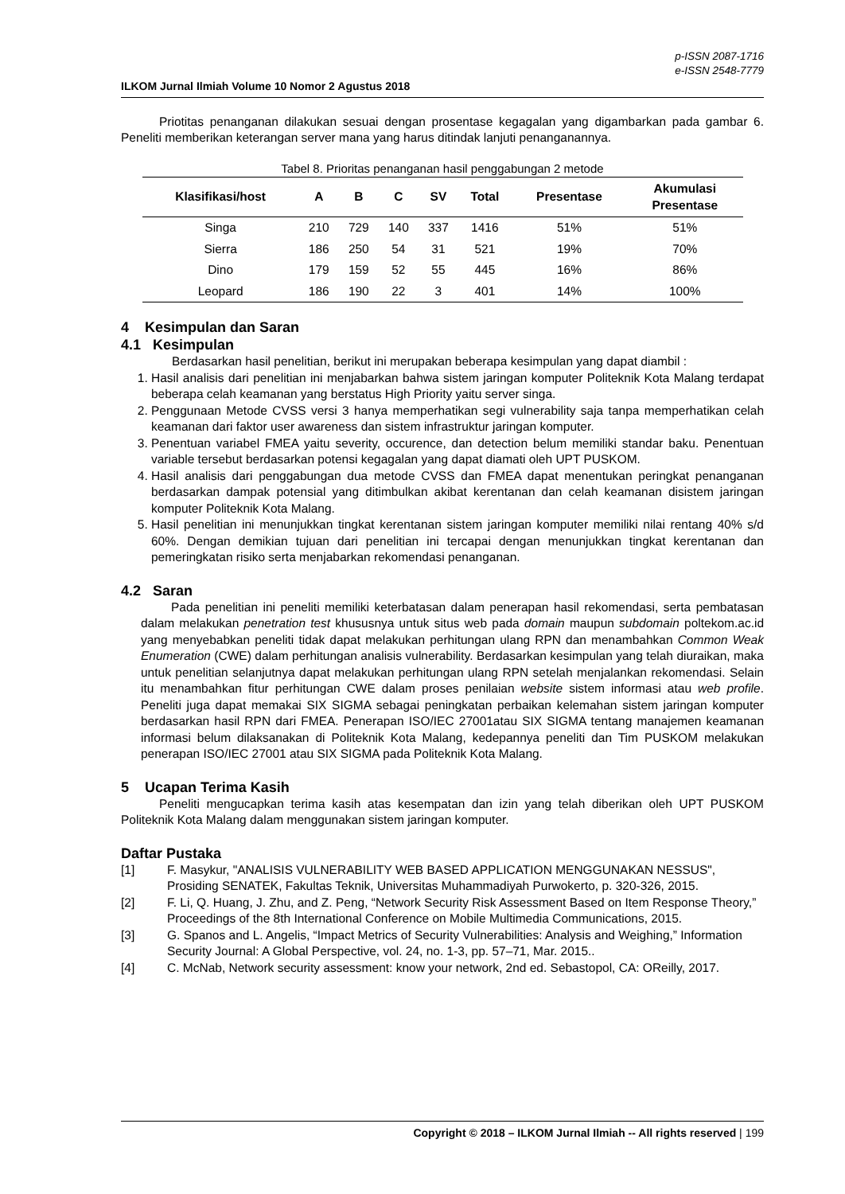p-ISSN 2087-1716
e-ISSN 2548-7779
ILKOM Jurnal Ilmiah Volume 10 Nomor 2 Agustus 2018
Priotitas penanganan dilakukan sesuai dengan prosentase kegagalan yang digambarkan pada gambar 6. Peneliti memberikan keterangan server mana yang harus ditindak lanjuti penanganannya.
Tabel 8. Prioritas penanganan hasil penggabungan 2 metode
| Klasifikasi/host | A | B | C | SV | Total | Presentase | Akumulasi Presentase |
| --- | --- | --- | --- | --- | --- | --- | --- |
| Singa | 210 | 729 | 140 | 337 | 1416 | 51% | 51% |
| Sierra | 186 | 250 | 54 | 31 | 521 | 19% | 70% |
| Dino | 179 | 159 | 52 | 55 | 445 | 16% | 86% |
| Leopard | 186 | 190 | 22 | 3 | 401 | 14% | 100% |
4 Kesimpulan dan Saran
4.1 Kesimpulan
Berdasarkan hasil penelitian, berikut ini merupakan beberapa kesimpulan yang dapat diambil :
1. Hasil analisis dari penelitian ini menjabarkan bahwa sistem jaringan komputer Politeknik Kota Malang terdapat beberapa celah keamanan yang berstatus High Priority yaitu server singa.
2. Penggunaan Metode CVSS versi 3 hanya memperhatikan segi vulnerability saja tanpa memperhatikan celah keamanan dari faktor user awareness dan sistem infrastruktur jaringan komputer.
3. Penentuan variabel FMEA yaitu severity, occurence, dan detection belum memiliki standar baku. Penentuan variable tersebut berdasarkan potensi kegagalan yang dapat diamati oleh UPT PUSKOM.
4. Hasil analisis dari penggabungan dua metode CVSS dan FMEA dapat menentukan peringkat penanganan berdasarkan dampak potensial yang ditimbulkan akibat kerentanan dan celah keamanan disistem jaringan komputer Politeknik Kota Malang.
5. Hasil penelitian ini menunjukkan tingkat kerentanan sistem jaringan komputer memiliki nilai rentang 40% s/d 60%. Dengan demikian tujuan dari penelitian ini tercapai dengan menunjukkan tingkat kerentanan dan pemeringkatan risiko serta menjabarkan rekomendasi penanganan.
4.2 Saran
Pada penelitian ini peneliti memiliki keterbatasan dalam penerapan hasil rekomendasi, serta pembatasan dalam melakukan penetration test khususnya untuk situs web pada domain maupun subdomain poltekom.ac.id yang menyebabkan peneliti tidak dapat melakukan perhitungan ulang RPN dan menambahkan Common Weak Enumeration (CWE) dalam perhitungan analisis vulnerability. Berdasarkan kesimpulan yang telah diuraikan, maka untuk penelitian selanjutnya dapat melakukan perhitungan ulang RPN setelah menjalankan rekomendasi. Selain itu menambahkan fitur perhitungan CWE dalam proses penilaian website sistem informasi atau web profile. Peneliti juga dapat memakai SIX SIGMA sebagai peningkatan perbaikan kelemahan sistem jaringan komputer berdasarkan hasil RPN dari FMEA. Penerapan ISO/IEC 27001atau SIX SIGMA tentang manajemen keamanan informasi belum dilaksanakan di Politeknik Kota Malang, kedepannya peneliti dan Tim PUSKOM melakukan penerapan ISO/IEC 27001 atau SIX SIGMA pada Politeknik Kota Malang.
5 Ucapan Terima Kasih
Peneliti mengucapkan terima kasih atas kesempatan dan izin yang telah diberikan oleh UPT PUSKOM Politeknik Kota Malang dalam menggunakan sistem jaringan komputer.
Daftar Pustaka
[1] F. Masykur, "ANALISIS VULNERABILITY WEB BASED APPLICATION MENGGUNAKAN NESSUS", Prosiding SENATEK, Fakultas Teknik, Universitas Muhammadiyah Purwokerto, p. 320-326, 2015.
[2] F. Li, Q. Huang, J. Zhu, and Z. Peng, “Network Security Risk Assessment Based on Item Response Theory,” Proceedings of the 8th International Conference on Mobile Multimedia Communications, 2015.
[3] G. Spanos and L. Angelis, “Impact Metrics of Security Vulnerabilities: Analysis and Weighing,” Information Security Journal: A Global Perspective, vol. 24, no. 1-3, pp. 57–71, Mar. 2015..
[4] C. McNab, Network security assessment: know your network, 2nd ed. Sebastopol, CA: OReilly, 2017.
Copyright © 2018 – ILKOM Jurnal Ilmiah -- All rights reserved | 199